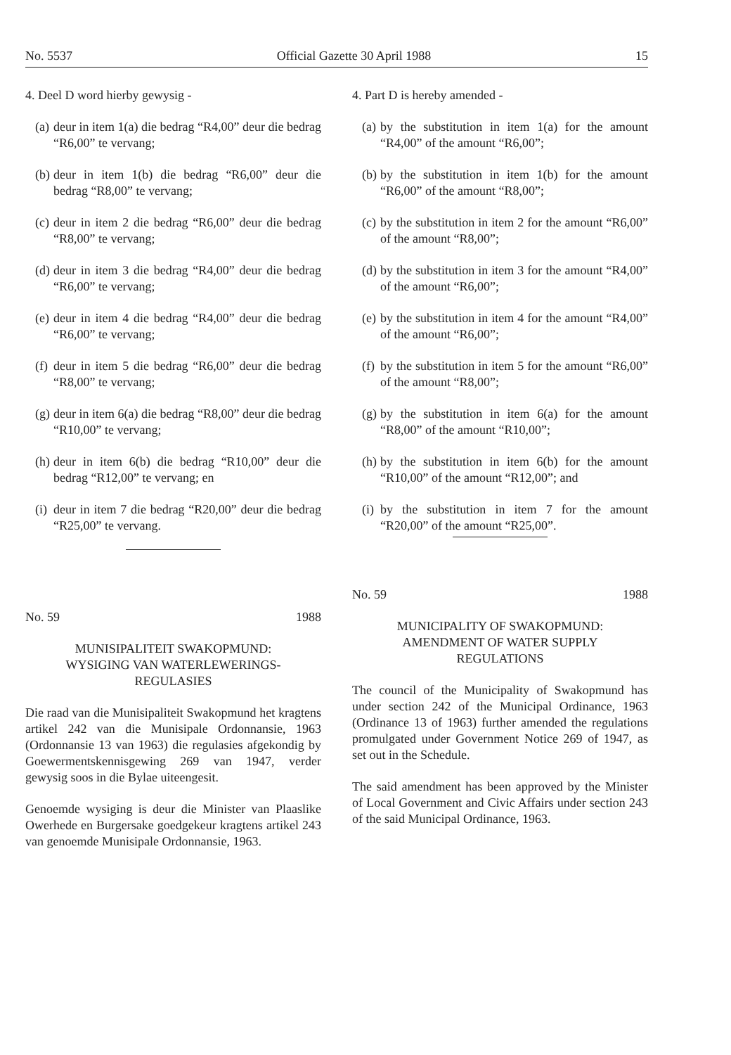No. 5537 Official Gazette 30 April 1988 15
4. Deel D word hierby gewysig -
(a) deur in item 1(a) die bedrag “R4,00” deur die bedrag “R6,00” te vervang;
(b) deur in item 1(b) die bedrag “R6,00” deur die bedrag “R8,00” te vervang;
(c) deur in item 2 die bedrag “R6,00” deur die bedrag “R8,00” te vervang;
(d) deur in item 3 die bedrag “R4,00” deur die bedrag “R6,00” te vervang;
(e) deur in item 4 die bedrag “R4,00” deur die bedrag “R6,00” te vervang;
(f) deur in item 5 die bedrag “R6,00” deur die bedrag “R8,00” te vervang;
(g) deur in item 6(a) die bedrag “R8,00” deur die bedrag “R10,00” te vervang;
(h) deur in item 6(b) die bedrag “R10,00” deur die bedrag “R12,00” te vervang; en
(i) deur in item 7 die bedrag “R20,00” deur die bedrag “R25,00” te vervang.
No. 59 1988
MUNISIPALITEIT SWAKOPMUND:
WYSIGING VAN WATERLEWERINGS-
REGULASIES
Die raad van die Munisipaliteit Swakopmund het kragtens artikel 242 van die Munisipale Ordonnansie, 1963 (Ordonnansie 13 van 1963) die regulasies afgekondig by Goewermentskennisgewing 269 van 1947, verder gewysig soos in die Bylae uiteengesit.
Genoemde wysiging is deur die Minister van Plaaslike Owerhede en Burgersake goedgekeur kragtens artikel 243 van genoemde Munisipale Ordonnansie, 1963.
4. Part D is hereby amended -
(a) by the substitution in item 1(a) for the amount “R4,00” of the amount “R6,00”;
(b) by the substitution in item 1(b) for the amount “R6,00” of the amount “R8,00”;
(c) by the substitution in item 2 for the amount “R6,00” of the amount “R8,00”;
(d) by the substitution in item 3 for the amount “R4,00” of the amount “R6,00”;
(e) by the substitution in item 4 for the amount “R4,00” of the amount “R6,00”;
(f) by the substitution in item 5 for the amount “R6,00” of the amount “R8,00”;
(g) by the substitution in item 6(a) for the amount “R8,00” of the amount “R10,00”;
(h) by the substitution in item 6(b) for the amount “R10,00” of the amount “R12,00”; and
(i) by the substitution in item 7 for the amount “R20,00” of the amount “R25,00”.
No. 59 1988
MUNICIPALITY OF SWAKOPMUND:
AMENDMENT OF WATER SUPPLY
REGULATIONS
The council of the Municipality of Swakopmund has under section 242 of the Municipal Ordinance, 1963 (Ordinance 13 of 1963) further amended the regulations promulgated under Government Notice 269 of 1947, as set out in the Schedule.
The said amendment has been approved by the Minister of Local Government and Civic Affairs under section 243 of the said Municipal Ordinance, 1963.